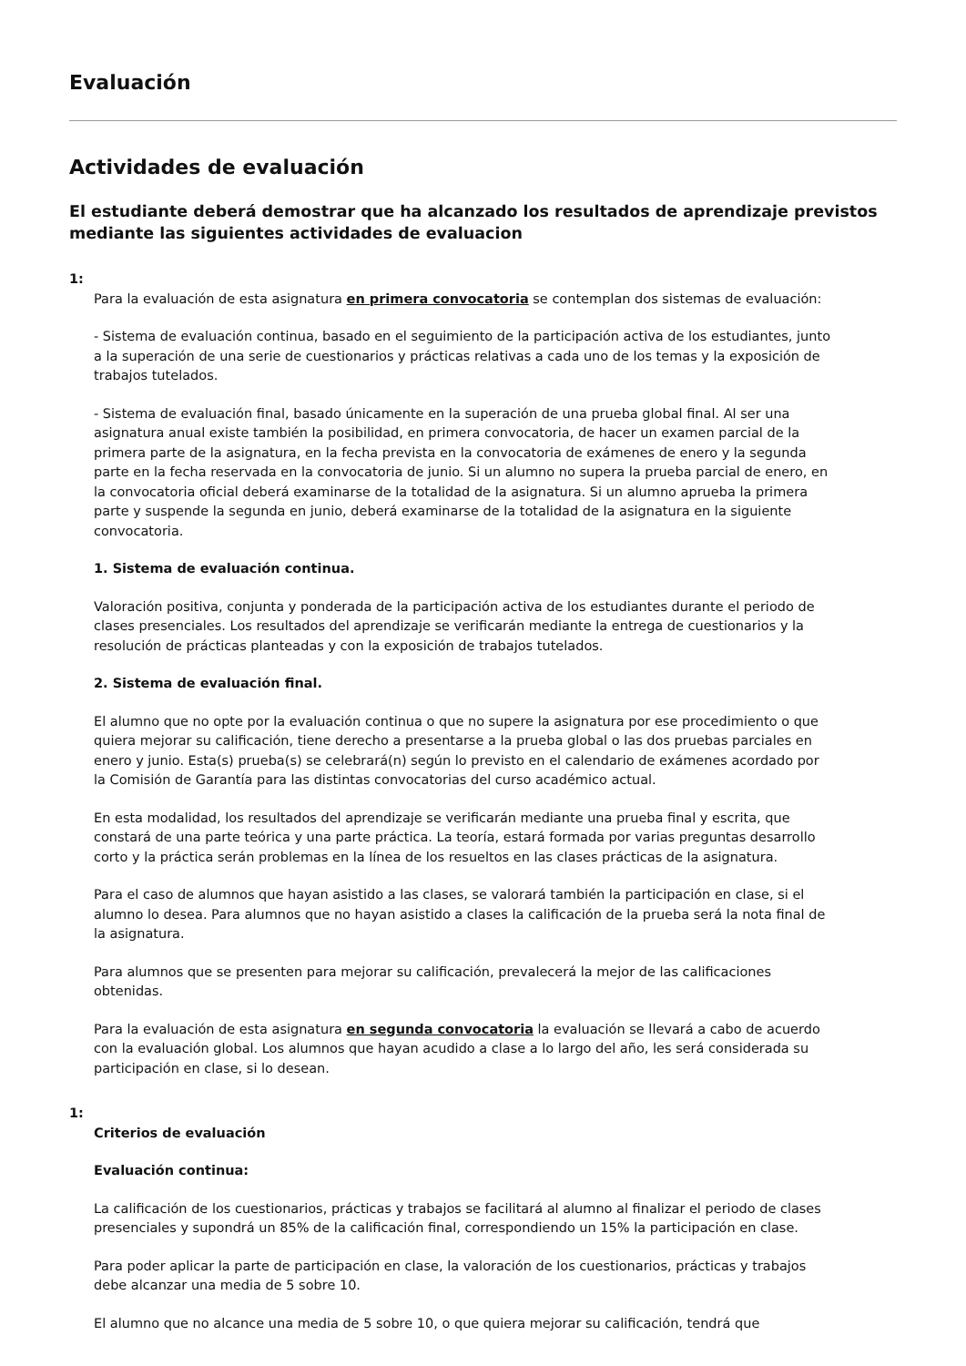Evaluación
Actividades de evaluación
El estudiante deberá demostrar que ha alcanzado los resultados de aprendizaje previstos mediante las siguientes actividades de evaluacion
1:
Para la evaluación de esta asignatura en primera convocatoria se contemplan dos sistemas de evaluación:
- Sistema de evaluación continua, basado en el seguimiento de la participación activa de los estudiantes, junto a la superación de una serie de cuestionarios y prácticas relativas a cada uno de los temas y la exposición de trabajos tutelados.
- Sistema de evaluación final, basado únicamente en la superación de una prueba global final. Al ser una asignatura anual existe también la posibilidad, en primera convocatoria, de hacer un examen parcial de la primera parte de la asignatura, en la fecha prevista en la convocatoria de exámenes de enero y la segunda parte en la fecha reservada en la convocatoria de junio. Si un alumno no supera la prueba parcial de enero, en la convocatoria oficial deberá examinarse de la totalidad de la asignatura. Si un alumno aprueba la primera parte y suspende la segunda en junio, deberá examinarse de la totalidad de la asignatura en la siguiente convocatoria.
1. Sistema de evaluación continua.
Valoración positiva, conjunta y ponderada de la participación activa de los estudiantes durante el periodo de clases presenciales. Los resultados del aprendizaje se verificarán mediante la entrega de cuestionarios y la resolución de prácticas planteadas y con la exposición de trabajos tutelados.
2. Sistema de evaluación final.
El alumno que no opte por la evaluación continua o que no supere la asignatura por ese procedimiento o que quiera mejorar su calificación, tiene derecho a presentarse a la prueba global o las dos pruebas parciales en enero y junio. Esta(s) prueba(s) se celebrará(n) según lo previsto en el calendario de exámenes acordado por la Comisión de Garantía para las distintas convocatorias del curso académico actual.
En esta modalidad, los resultados del aprendizaje se verificarán mediante una prueba final y escrita, que constará de una parte teórica y una parte práctica. La teoría, estará formada por varias preguntas desarrollo corto y la práctica serán problemas en la línea de los resueltos en las clases prácticas de la asignatura.
Para el caso de alumnos que hayan asistido a las clases, se valorará también la participación en clase, si el alumno lo desea. Para alumnos que no hayan asistido a clases la calificación de la prueba será la nota final de la asignatura.
Para alumnos que se presenten para mejorar su calificación, prevalecerá la mejor de las calificaciones obtenidas.
Para la evaluación de esta asignatura en segunda convocatoria la evaluación se llevará a cabo de acuerdo con la evaluación global. Los alumnos que hayan acudido a clase a lo largo del año, les será considerada su participación en clase, si lo desean.
1:
Criterios de evaluación
Evaluación continua:
La calificación de los cuestionarios, prácticas y trabajos se facilitará al alumno al finalizar el periodo de clases presenciales y supondrá un 85% de la calificación final, correspondiendo un 15% la participación en clase.
Para poder aplicar la parte de participación en clase, la valoración de los cuestionarios, prácticas y trabajos debe alcanzar una media de 5 sobre 10.
El alumno que no alcance una media de 5 sobre 10, o que quiera mejorar su calificación, tendrá que